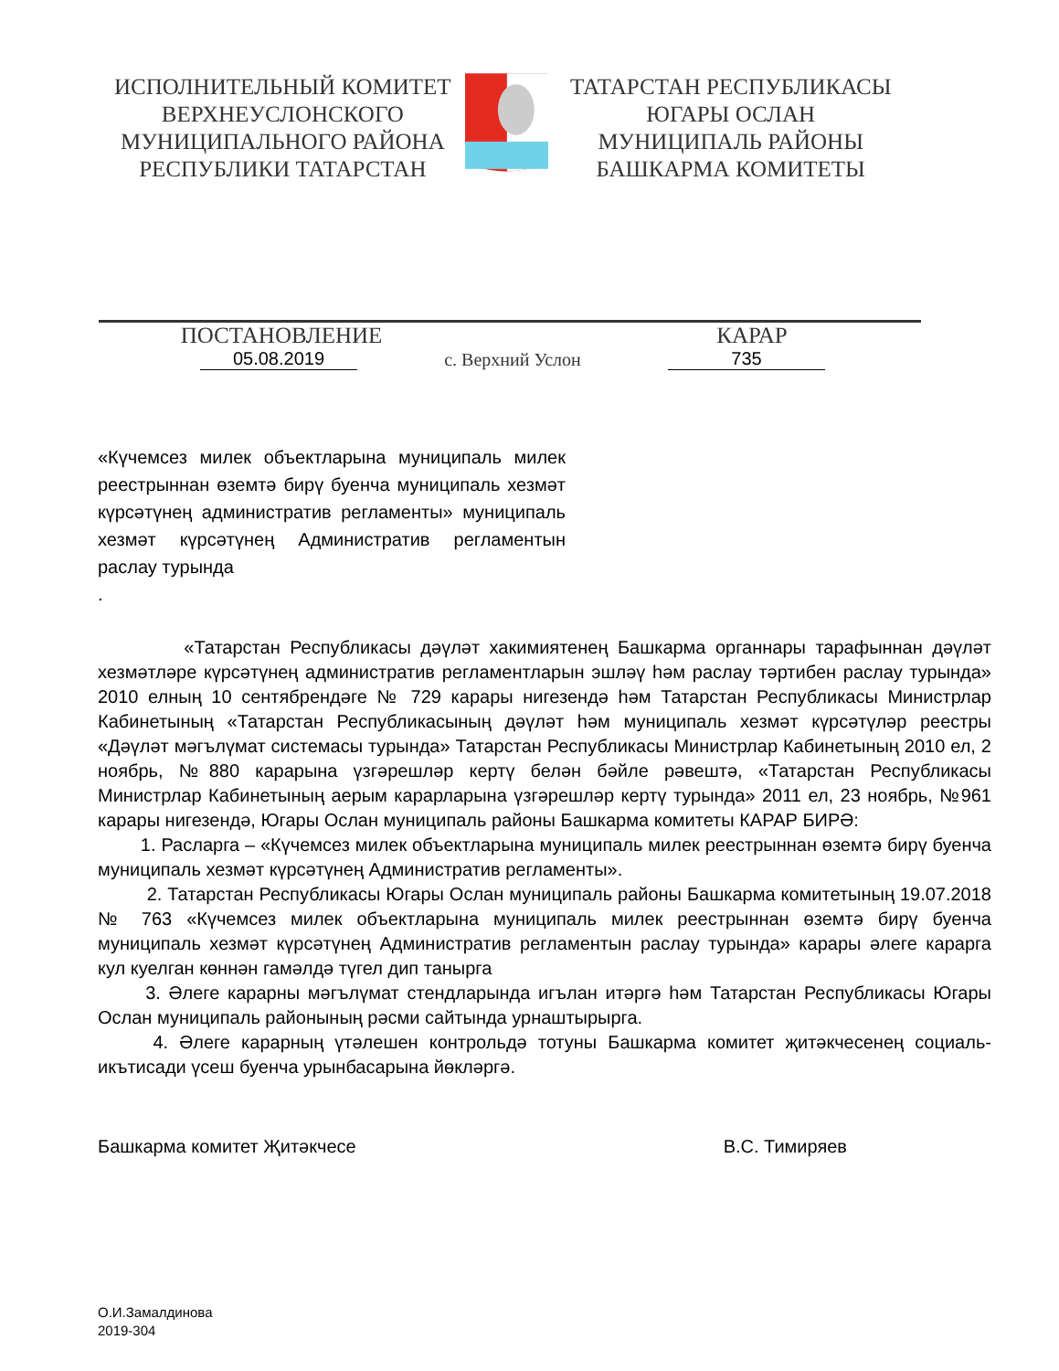ИСПОЛНИТЕЛЬНЫЙ КОМИТЕТ
ВЕРХНЕУСЛОНСКОГО
МУНИЦИПАЛЬНОГО РАЙОНА
РЕСПУБЛИКИ ТАТАРСТАН
ТАТАРСТАН РЕСПУБЛИКАСЫ
ЮГАРЫ ОСЛАН
МУНИЦИПАЛЬ РАЙОНЫ
БАШКАРМА КОМИТЕТЫ
ПОСТАНОВЛЕНИЕ КАРАР
05.08.2019
с. Верхний Услон
735
«Күчемсез милек объектларына муниципаль милек реестрыннан өземтә бирү буенча муниципаль хезмәт күрсәтүнең административ регламенты» муниципаль хезмәт күрсәтүнең Административ регламентын раслау турында
.
«Татарстан Республикасы дәүләт хакимиятенең Башкарма органнары тарафыннан дәүләт хезмәтләре күрсәтүнең административ регламентларын эшләү һәм раслау тәртибен раслау турында» 2010 елның 10 сентябрендәге № 729 карары нигезендә һәм Татарстан Республикасы Министрлар Кабинетының «Татарстан Республикасының дәүләт һәм муниципаль хезмәт күрсәтүләр реестры «Дәүләт мәгълүмат системасы турында» Татарстан Республикасы Министрлар Кабинетының 2010 ел, 2 ноябрь, №880 карарына үзгәрешләр кертү белән бәйле рәвештә, «Татарстан Республикасы Министрлар Кабинетының аерым карарларына үзгәрешләр кертү турында» 2011 ел, 23 ноябрь, №961 карары нигезендә, Югары Ослан муниципаль районы Башкарма комитеты КАРАР БИРӘ:
1. Расларга – «Күчемсез милек объектларына муниципаль милек реестрыннан өземтә бирү буенча муниципаль хезмәт күрсәтүнең Административ регламенты».
2. Татарстан Республикасы Югары Ослан муниципаль районы Башкарма комитетының 19.07.2018 № 763 «Күчемсез милек объектларына муниципаль милек реестрыннан өземтә бирү буенча муниципаль хезмәт күрсәтүнең Административ регламентын раслау турында» карары әлеге карарга кул куелган көннән гамәлдә түгел дип танырга
3. Әлеге карарны мәгълүмат стендларында игълан итәргә һәм Татарстан Республикасы Югары Ослан муниципаль районының рәсми сайтында урнаштырырга.
4. Әлеге карарның үтәлешен контрольдә тотуны Башкарма комитет җитәкчесенең социаль-икътисади үсеш буенча урынбасарына йөкләргә.
Башкарма комитет Җитәкчесе В.С. Тимиряев
О.И.Замалдинова
2019-304